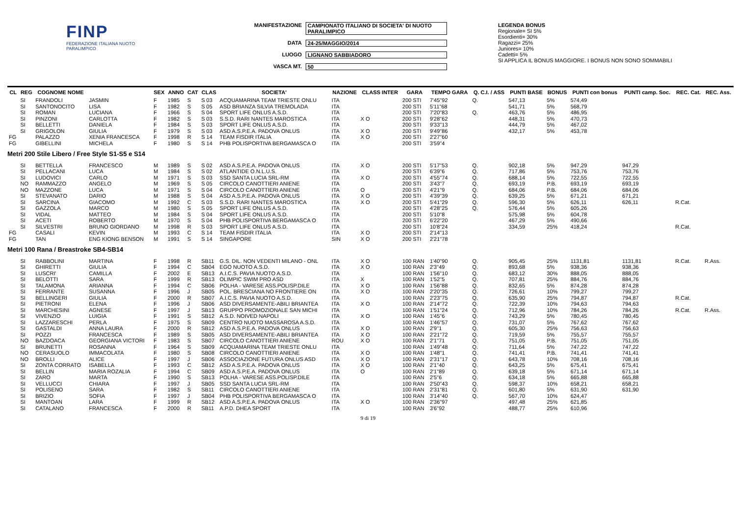FINP
FEDERAZIONE ITALIANA NUOTO PARALIMPICO
MANIFESTAZIONE CAMPIONATO ITALIANO DI SOCIETA' DI NUOTO PARALIMPICO
DATA 24-25/MAGGIO/2014
LUOGO LIGNANO SABBIADORO
VASCA MT. 50
LEGENDA BONUS
Regionale= SI 5%
Esordienti= 30%
Ragazzi= 25%
Juniores= 10%
Cadetti= 5%
SI APPLICA IL BONUS MAGGIORE. I BONUS NON SONO SOMMABILI
| CL | REG | COGNOME NOME | | SEX | ANNO | CAT | CLAS | SOCIETA' | NAZIONE | CLASS INTER | GARA | TEMPO GARA | Q. C.I. / ASS | PUNTI BASE | BONUS | PUNTI con bonus | PUNTI camp. Soc. | REC. Cat. | REC. Ass. |
| --- | --- | --- | --- | --- | --- | --- | --- | --- | --- | --- | --- | --- | --- | --- | --- | --- | --- | --- | --- |
| | SI | FRANDOLI | JASMIN | F | 1985 | S | S 03 | ACQUAMARINA TEAM TRIESTE ONLU | ITA | | 200 STI | 7'45"92 | Q. | 547,13 | 5% | 574,49 | | | |
| | SI | SANTONOCITO | LISA | F | 1982 | S | S 05 | ASD BRIANZA SILVIA TREMOLADA | ITA | | 200 STI | 5'11"68 | | 541,71 | 5% | 568,79 | | | |
| | SI | ROMAN | LUCIANA | F | 1966 | S | S 04 | SPORT LIFE ONLUS A.S.D. | ITA | | 200 STI | 7'20"83 | Q. | 463,76 | 5% | 486,95 | | | |
| | SI | PINZONI | CARLOTTA | F | 1982 | S | S 03 | S.S.D. RARI NANTES MAROSTICA | ITA | X O | 200 STI | 9'28"62 | | 448,31 | 5% | 470,73 | | | |
| | SI | BELLETTI | DANIELA | F | 1984 | S | S 03 | SPORT LIFE ONLUS A.S.D. | ITA | | 200 STI | 9'33"13 | | 444,79 | 5% | 467,02 | | | |
| | SI | GRIGOLON | GIULIA | F | 1979 | S | S 03 | ASD A.S.P.E.A. PADOVA ONLUS | ITA | X O | 200 STI | 9'49"86 | | 432,17 | 5% | 453,78 | | | |
| FG | | PALAZZO | XENIA FRANCESCA | F | 1998 | R | S 14 | TEAM FISDIR ITALIA | ITA | X O | 200 STI | 2'27"60 | | | | | | | |
| FG | | GIBELLINI | MICHELA | F | 1980 | S | S 14 | PHB POLISPORTIVA BERGAMASCA O | ITA | | 200 STI | 3'59"4 | | | | | | | |
| Metri 200 Stile Libero / Free Style S1-S5 e S14 | | | | | | | | | | | | | | | | | | | |
| | SI | BETTELLA | FRANCESCO | M | 1989 | S | S 02 | ASD A.S.P.E.A. PADOVA ONLUS | ITA | X O | 200 STI | 5'17"53 | Q. | 902,18 | 5% | 947,29 | 947,29 | | |
| | SI | PELLACANI | LUCA | M | 1984 | S | S 02 | ATLANTIDE O.N.L.U.S. | ITA | | 200 STI | 6'39"6 | Q. | 717,86 | 5% | 753,76 | 753,76 | | |
| | SI | LUDOVICI | CARLO | M | 1971 | S | S 03 | SSD SANTA LUCIA SRL-RM | ITA | X O | 200 STI | 4'55"74 | Q. | 688,14 | 5% | 722,55 | 722,55 | | |
| | NO | RAMMAZZO | ANGELO | M | 1969 | S | S 05 | CIRCOLO CANOTTIERI ANIENE | ITA | | 200 STI | 3'43"7 | Q. | 693,19 | P.B. | 693,19 | 693,19 | | |
| | NO | MAZZONE | LUCA | M | 1971 | S | S 04 | CIRCOLO CANOTTIERI ANIENE | ITA | O | 200 STI | 4'21"9 | Q. | 684,06 | P.B. | 684,06 | 684,06 | | |
| | SI | STEVANATO | DARIO | M | 1988 | S | S 04 | ASD A.S.P.E.A. PADOVA ONLUS | ITA | X O | 200 STI | 4'39"39 | Q. | 639,25 | 5% | 671,21 | 671,21 | | |
| | SI | SARCINA | GIACOMO | M | 1992 | C | S 03 | S.S.D. RARI NANTES MAROSTICA | ITA | X O | 200 STI | 5'41"29 | Q. | 596,30 | 5% | 626,11 | 626,11 | R.Cat. | |
| | SI | GAZZOLA | MARCO | M | 1980 | S | S 05 | SPORT LIFE ONLUS A.S.D. | ITA | | 200 STI | 4'28"25 | Q. | 576,44 | 5% | 605,26 | | | |
| | SI | VIDAL | MATTEO | M | 1984 | S | S 04 | SPORT LIFE ONLUS A.S.D. | ITA | | 200 STI | 5'10"8 | | 575,98 | 5% | 604,78 | | | |
| | SI | ACETI | ROBERTO | M | 1970 | S | S 04 | PHB POLISPORTIVA BERGAMASCA O | ITA | | 200 STI | 6'22"20 | | 467,29 | 5% | 490,66 | | | |
| | SI | SILVESTRI | BRUNO GIORDANO | M | 1998 | R | S 03 | SPORT LIFE ONLUS A.S.D. | ITA | | 200 STI | 10'8"24 | | 334,59 | 25% | 418,24 | | R.Cat. | |
| FG | | CASALI | KEVIN | M | 1993 | C | S 14 | TEAM FISDIR ITALIA | ITA | X O | 200 STI | 2'14"13 | | | | | | | |
| FG | | TAN | ENG KIONG BENSON | M | 1991 | S | S 14 | SINGAPORE | SIN | X O | 200 STI | 2'21"78 | | | | | | | |
| Metri 100 Rana / Breastroke SB4-SB14 | | | | | | | | | | | | | | | | | | | |
| | SI | RABBOLINI | MARTINA | F | 1998 | R | SB11 | G.S. DIL. NON VEDENTI MILANO - ONL | ITA | X O | 100 RAN | 1'40"90 | Q. | 905,45 | 25% | 1131,81 | 1131,81 | R.Cat. | R.Ass. |
| | SI | GHIRETTI | GIULIA | F | 1994 | C | SB04 | EGO NUOTO A.S.D. | ITA | X O | 100 RAN | 2'3"49 | Q. | 893,68 | 5% | 938,36 | 938,36 | | |
| | SI | LUSCRI' | CAMILLA | F | 2002 | E | SB13 | A.I.C.S. PAVIA NUOTO A.S.D. | ITA | | 100 RAN | 1'56"10 | Q. | 683,12 | 30% | 888,05 | 888,05 | | |
| | SI | BELOTTI | SARA | F | 1999 | R | SB13 | OLIMPIC SWIM PRO ASD | ITA | X | 100 RAN | 1'52"5 | Q. | 707,81 | 25% | 884,76 | 884,76 | | |
| | SI | TALAMONA | ARIANNA | F | 1994 | C | SB06 | POLHA - VARESE ASS.POLISP.DILE | ITA | X O | 100 RAN | 1'56"88 | Q. | 832,65 | 5% | 874,28 | 874,28 | | |
| | SI | FERRANTE | SUSANNA | F | 1996 | J | SB05 | POL. BRESCIANA NO FRONTIERE ON | ITA | X O | 100 RAN | 2'20"35 | Q. | 726,61 | 10% | 799,27 | 799,27 | | |
| | SI | BELLINGERI | GIULIA | F | 2000 | R | SB07 | A.I.C.S. PAVIA NUOTO A.S.D. | ITA | | 100 RAN | 2'23"75 | Q. | 635,90 | 25% | 794,87 | 794,87 | R.Cat. | |
| | SI | PIETRONI | ELENA | F | 1996 | J | SB06 | ASD DIVERSAMENTE-ABILI BRIANTEA | ITA | X O | 100 RAN | 2'14"72 | Q. | 722,39 | 10% | 794,63 | 794,63 | | |
| | SI | MARCHESINI | AGNESE | F | 1997 | J | SB13 | GRUPPO PROMOZIONALE SAN MICHI | ITA | | 100 RAN | 1'51"24 | Q. | 712,96 | 10% | 784,26 | 784,26 | R.Cat. | R.Ass. |
| | SI | VIVENZIO | LUIGIA | F | 1991 | S | SB12 | A.S.D. NOIVED NAPOLI | ITA | X O | 100 RAN | 1'45"6 | Q. | 743,29 | 5% | 780,45 | 780,45 | | |
| | SI | LAZZARESCHI | PERLA | F | 1975 | S | SB09 | CENTRO NUOTO MASSAROSA A.S.D. | ITA | | 100 RAN | 1'46"57 | Q. | 731,07 | 5% | 767,62 | 767,62 | | |
| | SI | GASTALDI | ANNA LAURA | F | 2000 | R | SB12 | ASD A.S.P.E.A. PADOVA ONLUS | ITA | X O | 100 RAN | 2'9"1 | Q. | 605,30 | 25% | 756,63 | 756,63 | | |
| | SI | POZZI | FRANCESCA | F | 1989 | S | SB05 | ASD DIVERSAMENTE-ABILI BRIANTEA | ITA | X O | 100 RAN | 2'21"72 | Q. | 719,59 | 5% | 755,57 | 755,57 | | |
| | NO | BAZDOACA | GEORGIANA VICTORI | F | 1983 | S | SB07 | CIRCOLO CANOTTIERI ANIENE | ROU | X O | 100 RAN | 2'1"71 | Q. | 751,05 | P.B. | 751,05 | 751,05 | | |
| | SI | BRUNETTI | ROSANNA | F | 1964 | S | SB09 | ACQUAMARINA TEAM TRIESTE ONLU | ITA | | 100 RAN | 1'49"48 | Q. | 711,64 | 5% | 747,22 | 747,22 | | |
| | NO | CERASUOLO | IMMACOLATA | F | 1980 | S | SB08 | CIRCOLO CANOTTIERI ANIENE | ITA | X O | 100 RAN | 1'48"1 | Q. | 741,41 | P.B. | 741,41 | 741,41 | | |
| | NO | BROLLI | ALICE | F | 1997 | J | SB06 | ASSOCIAZIONE FUTURA ONLUS ASD | ITA | X O | 100 RAN | 2'31"17 | Q. | 643,78 | 10% | 708,16 | 708,16 | | |
| | SI | ZONTA CORRATO | ISABELLA | F | 1993 | C | SB12 | ASD A.S.P.E.A. PADOVA ONLUS | ITA | X O | 100 RAN | 2'1"40 | Q. | 643,25 | 5% | 675,41 | 675,41 | | |
| | SI | BELLIN | MARIA ROZALIA | F | 1994 | C | SB09 | ASD A.S.P.E.A. PADOVA ONLUS | ITA | O | 100 RAN | 2'1"89 | Q. | 639,18 | 5% | 671,14 | 671,14 | | |
| | SI | ZARO | MARTA | F | 1990 | S | SB13 | POLHA - VARESE ASS.POLISP.DILE | ITA | | 100 RAN | 2'5"6 | Q. | 634,18 | 5% | 665,88 | 665,88 | | |
| | SI | VELLUCCI | CHIARA | F | 1997 | J | SB05 | SSD SANTA LUCIA SRL-RM | ITA | | 100 RAN | 2'50"43 | Q. | 598,37 | 10% | 658,21 | 658,21 | | |
| | SI | POLISENO | SARA | F | 1982 | S | SB11 | CIRCOLO CANOTTIERI ANIENE | ITA | | 100 RAN | 2'31"81 | Q. | 601,80 | 5% | 631,90 | 631,90 | | |
| | SI | BRIZIO | SOFIA | F | 1997 | J | SB04 | PHB POLISPORTIVA BERGAMASCA O | ITA | | 100 RAN | 3'14"40 | Q. | 567,70 | 10% | 624,47 | | | |
| | SI | MANTOAN | LARA | F | 1999 | R | SB12 | ASD A.S.P.E.A. PADOVA ONLUS | ITA | X O | 100 RAN | 2'36"97 | | 497,48 | 25% | 621,85 | | | |
| | SI | CATALANO | FRANCESCA | F | 2000 | R | SB11 | A.P.D. DHEA SPORT | ITA | | 100 RAN | 3'6"92 | | 488,77 | 25% | 610,96 | | | |
9 di 19